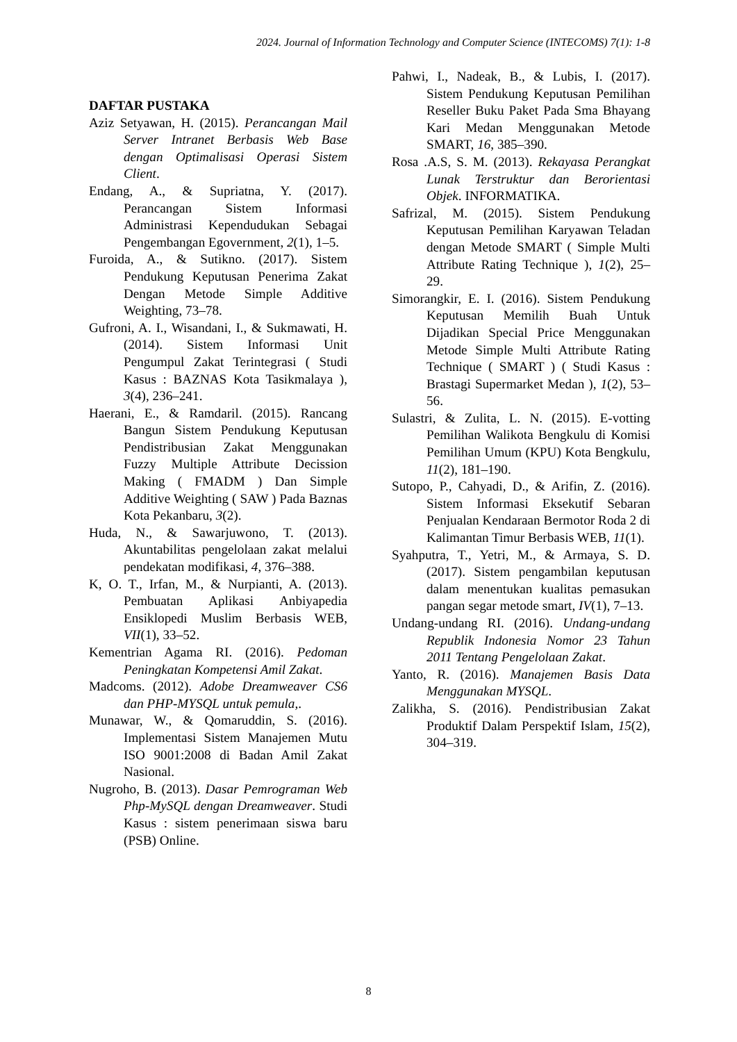2024. Journal of Information Technology and Computer Science (INTECOMS) 7(1): 1-8
DAFTAR PUSTAKA
Aziz Setyawan, H. (2015). Perancangan Mail Server Intranet Berbasis Web Base dengan Optimalisasi Operasi Sistem Client.
Endang, A., & Supriatna, Y. (2017). Perancangan Sistem Informasi Administrasi Kependudukan Sebagai Pengembangan Egovernment, 2(1), 1–5.
Furoida, A., & Sutikno. (2017). Sistem Pendukung Keputusan Penerima Zakat Dengan Metode Simple Additive Weighting, 73–78.
Gufroni, A. I., Wisandani, I., & Sukmawati, H. (2014). Sistem Informasi Unit Pengumpul Zakat Terintegrasi ( Studi Kasus : BAZNAS Kota Tasikmalaya ), 3(4), 236–241.
Haerani, E., & Ramdaril. (2015). Rancang Bangun Sistem Pendukung Keputusan Pendistribusian Zakat Menggunakan Fuzzy Multiple Attribute Decission Making ( FMADM ) Dan Simple Additive Weighting ( SAW ) Pada Baznas Kota Pekanbaru, 3(2).
Huda, N., & Sawarjuwono, T. (2013). Akuntabilitas pengelolaan zakat melalui pendekatan modifikasi, 4, 376–388.
K, O. T., Irfan, M., & Nurpianti, A. (2013). Pembuatan Aplikasi Anbiyapedia Ensiklopedi Muslim Berbasis WEB, VII(1), 33–52.
Kementrian Agama RI. (2016). Pedoman Peningkatan Kompetensi Amil Zakat.
Madcoms. (2012). Adobe Dreamweaver CS6 dan PHP-MYSQL untuk pemula,.
Munawar, W., & Qomaruddin, S. (2016). Implementasi Sistem Manajemen Mutu ISO 9001:2008 di Badan Amil Zakat Nasional.
Nugroho, B. (2013). Dasar Pemrograman Web Php-MySQL dengan Dreamweaver. Studi Kasus : sistem penerimaan siswa baru (PSB) Online.
Pahwi, I., Nadeak, B., & Lubis, I. (2017). Sistem Pendukung Keputusan Pemilihan Reseller Buku Paket Pada Sma Bhayang Kari Medan Menggunakan Metode SMART, 16, 385–390.
Rosa .A.S, S. M. (2013). Rekayasa Perangkat Lunak Terstruktur dan Berorientasi Objek. INFORMATIKA.
Safrizal, M. (2015). Sistem Pendukung Keputusan Pemilihan Karyawan Teladan dengan Metode SMART ( Simple Multi Attribute Rating Technique ), 1(2), 25–29.
Simorangkir, E. I. (2016). Sistem Pendukung Keputusan Memilih Buah Untuk Dijadikan Special Price Menggunakan Metode Simple Multi Attribute Rating Technique ( SMART ) ( Studi Kasus : Brastagi Supermarket Medan ), 1(2), 53–56.
Sulastri, & Zulita, L. N. (2015). E-votting Pemilihan Walikota Bengkulu di Komisi Pemilihan Umum (KPU) Kota Bengkulu, 11(2), 181–190.
Sutopo, P., Cahyadi, D., & Arifin, Z. (2016). Sistem Informasi Eksekutif Sebaran Penjualan Kendaraan Bermotor Roda 2 di Kalimantan Timur Berbasis WEB, 11(1).
Syahputra, T., Yetri, M., & Armaya, S. D. (2017). Sistem pengambilan keputusan dalam menentukan kualitas pemasukan pangan segar metode smart, IV(1), 7–13.
Undang-undang RI. (2016). Undang-undang Republik Indonesia Nomor 23 Tahun 2011 Tentang Pengelolaan Zakat.
Yanto, R. (2016). Manajemen Basis Data Menggunakan MYSQL.
Zalikha, S. (2016). Pendistribusian Zakat Produktif Dalam Perspektif Islam, 15(2), 304–319.
8